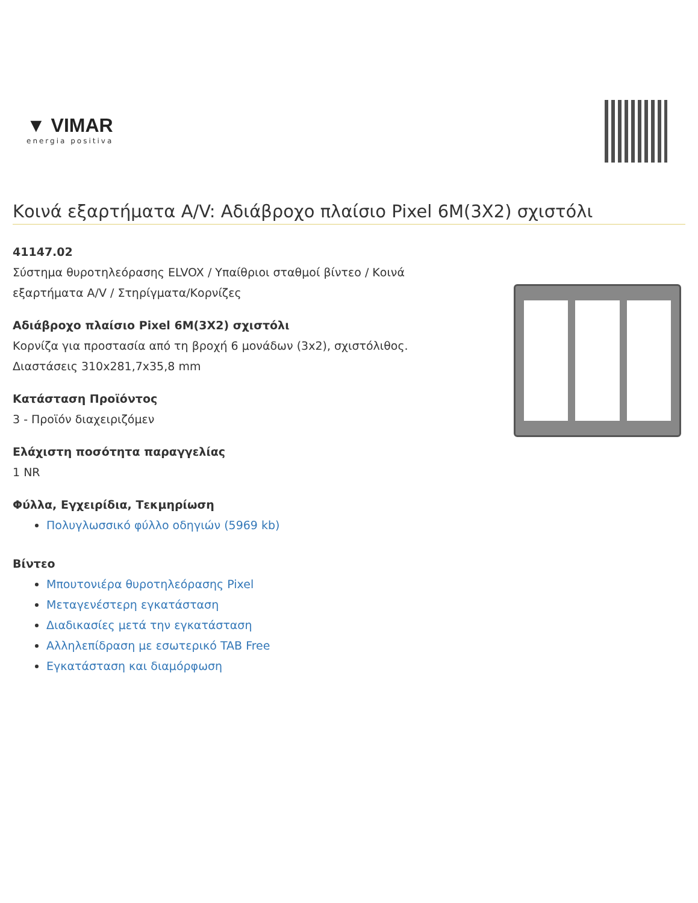▼ VIMAR
energia positiva
Κοινά εξαρτήματα A/V: Αδιάβροχο πλαίσιο Pixel 6M(3X2) σχιστόλι
41147.02
Σύστημα θυροτηλεόρασης ELVOX / Υπαίθριοι σταθμοί βίντεο / Κοινά εξαρτήματα A/V / Στηρίγματα/Κορνίζες
Αδιάβροχο πλαίσιο Pixel 6M(3X2) σχιστόλι
Κορνίζα για προστασία από τη βροχή 6 μονάδων (3x2), σχιστόλιθος. Διαστάσεις 310x281,7x35,8 mm
Κατάσταση Προϊόντος
3 - Προϊόν διαχειριζόμεν
Ελάχιστη ποσότητα παραγγελίας
1 NR
Φύλλα, Εγχειρίδια, Τεκμηρίωση
Πολυγλωσσικό φύλλο οδηγιών (5969 kb)
Βίντεο
Μπουτονιέρα θυροτηλεόρασης Pixel
Μεταγενέστερη εγκατάσταση
Διαδικασίες μετά την εγκατάσταση
Αλληλεπίδραση με εσωτερικό TAB Free
Εγκατάσταση και διαμόρφωση